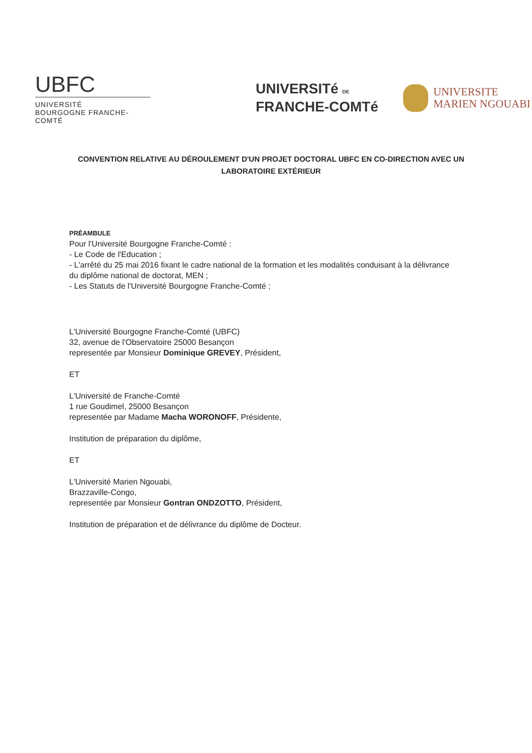UBFC
UNIVERSITÉ
BOURGOGNE FRANCHE-COMTÉ
UNIVERSITé DE
FRANCHE-COMTé
UNIVERSITE
MARIEN NGOUABI
CONVENTION RELATIVE AU DÉROULEMENT D'UN PROJET DOCTORAL UBFC EN CO-DIRECTION AVEC UN LABORATOIRE EXTÉRIEUR
PRÉAMBULE
Pour l'Université Bourgogne Franche-Comté :
- Le Code de l'Education ;
- L'arrêté du 25 mai 2016 fixant le cadre national de la formation et les modalités conduisant à la délivrance du diplôme national de doctorat, MEN ;
- Les Statuts de l'Université Bourgogne Franche-Comté ;
L'Université Bourgogne Franche-Comté (UBFC)
32, avenue de l'Observatoire 25000 Besançon
representée par Monsieur Dominique GREVEY, Président,
ET
L'Université de Franche-Comté
1 rue Goudimel, 25000 Besançon
representée par Madame Macha WORONOFF, Présidente,
Institution de préparation du diplôme,
ET
L'Université Marien Ngouabi,
Brazzaville-Congo,
representée par Monsieur Gontran ONDZOTTO, Président,
Institution de préparation et de délivrance du diplôme de Docteur.